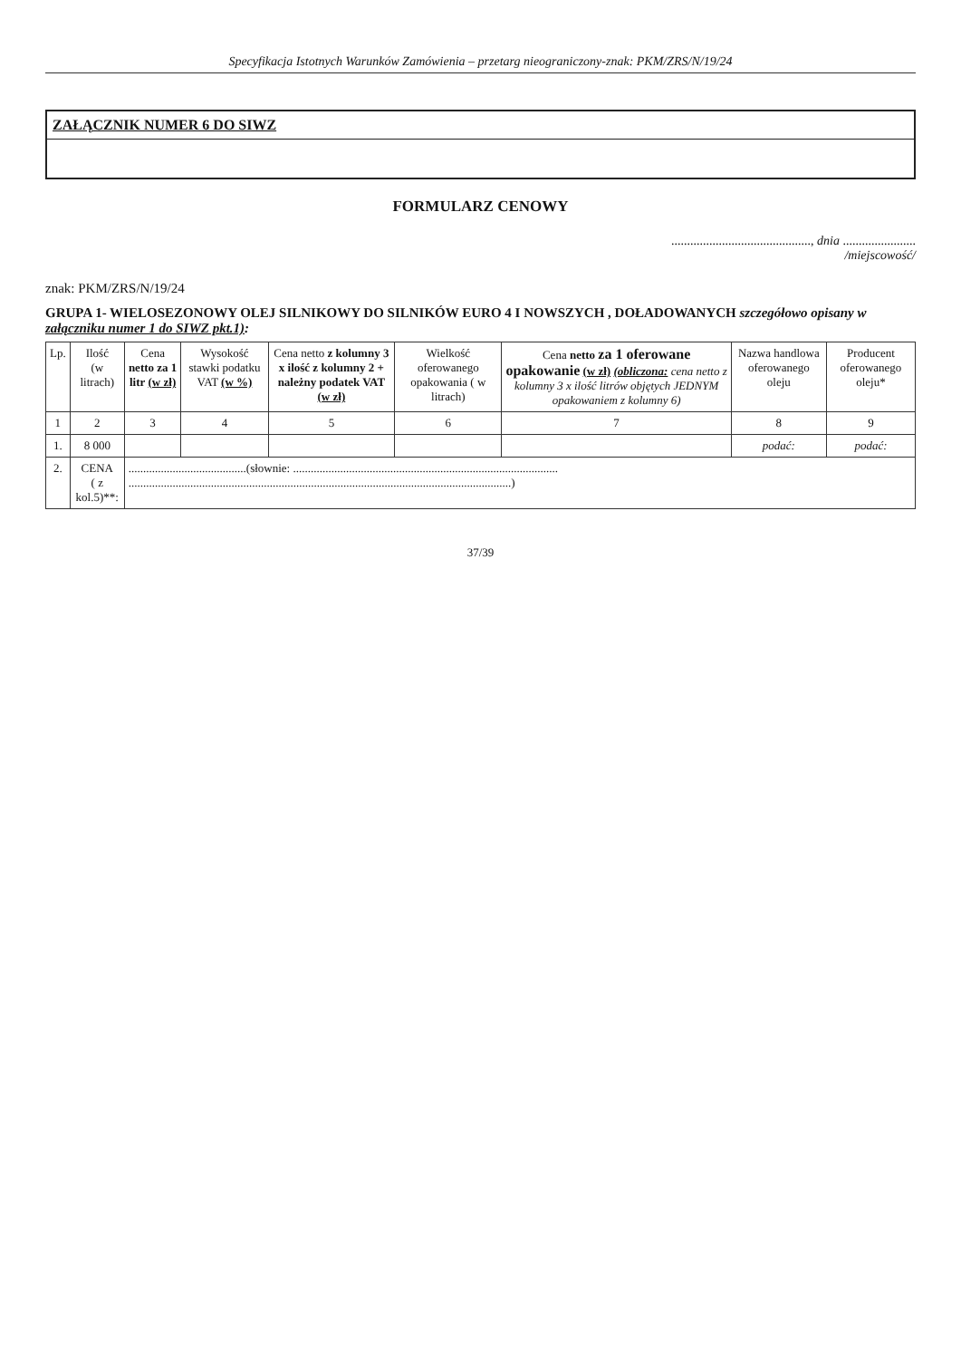Specyfikacja Istotnych Warunków Zamówienia – przetarg nieograniczony-znak: PKM/ZRS/N/19/24
ZAŁĄCZNIK NUMER 6 DO SIWZ
FORMULARZ CENOWY
............................................, dnia .......................
/miejscowość/
znak: PKM/ZRS/N/19/24
GRUPA 1- WIELOSEZONOWY OLEJ SILNIKOWY DO SILNIKÓW EURO 4 I NOWSZYCH , DOŁADOWANYCH szczegółowo opisany w załączniku numer 1 do SIWZ pkt.1):
| Lp. | Ilość (w litrach) | Cena netto za 1 litr (w zł) | Wysokość stawki podatku VAT (w %) | Cena netto z kolumny 3 x ilość z kolumny 2 + należny podatek VAT (w zł) | Wielkość oferowanego opakowania ( w litrach) | Cena netto za 1 oferowane opakowanie (w zł) (obliczona: cena netto z kolumny 3 x ilość litrów objętych JEDNYM opakowaniem z kolumny 6) | Nazwa handlowa oferowanego oleju | Producent oferowanego oleju* |
| --- | --- | --- | --- | --- | --- | --- | --- | --- |
| 1 | 2 | 3 | 4 | 5 | 6 | 7 | 8 | 9 |
| 1. | 8 000 | | | | | | podać: | podać: |
| 2. | CENA ( z kol.5)**: | ........................................(słownie: .......................................................................................... ..................................................................................................................................) | | | | | | |
37/39